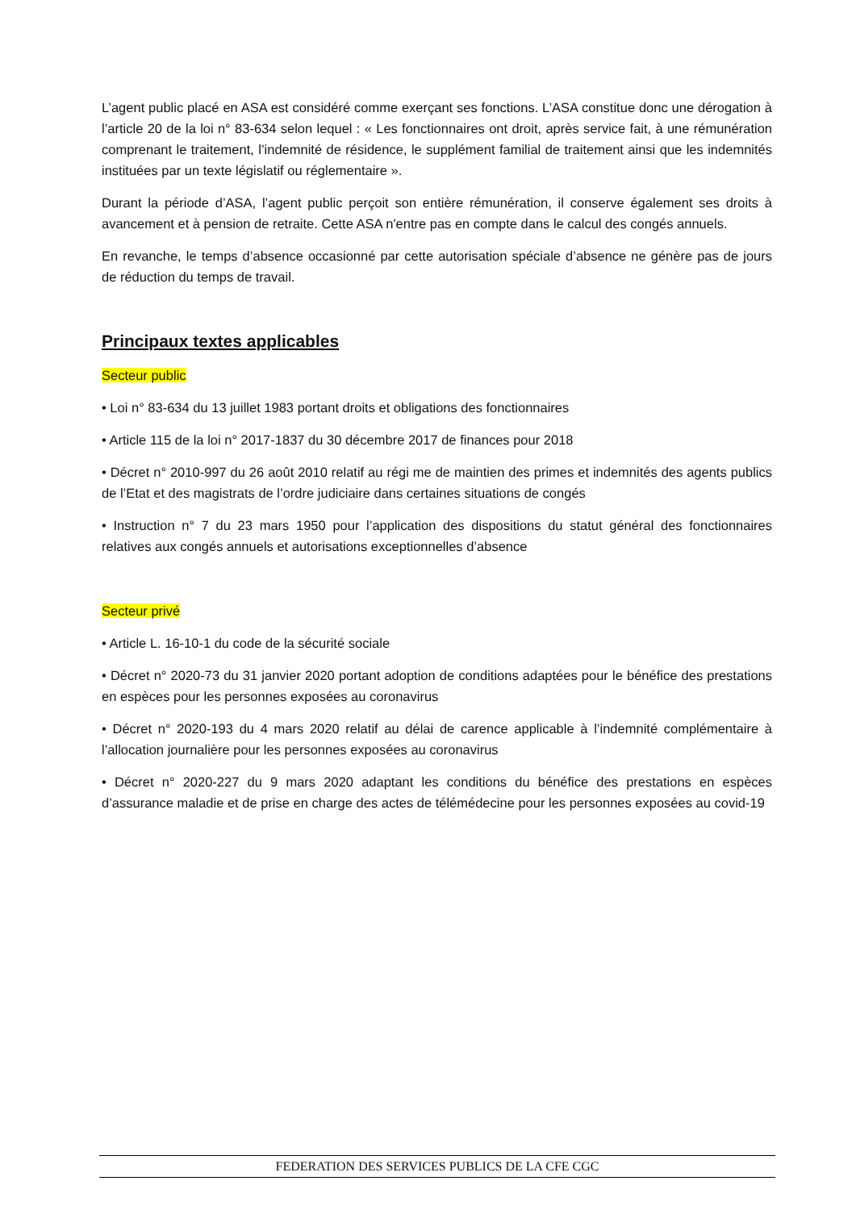L’agent public placé en ASA est considéré comme exerçant ses fonctions. L’ASA constitue donc une dérogation à l’article 20 de la loi n° 83-634 selon lequel : « Les fonctionnaires ont droit, après service fait, à une rémunération comprenant le traitement, l’indemnité de résidence, le supplément familial de traitement ainsi que les indemnités instituées par un texte législatif ou réglementaire ».
Durant la période d’ASA, l’agent public perçoit son entière rémunération, il conserve également ses droits à avancement et à pension de retraite. Cette ASA n'entre pas en compte dans le calcul des congés annuels.
En revanche, le temps d’absence occasionné par cette autorisation spéciale d’absence ne génère pas de jours de réduction du temps de travail.
Principaux textes applicables
Secteur public
• Loi n° 83-634 du 13 juillet 1983 portant droits et obligations des fonctionnaires
• Article 115 de la loi n° 2017-1837 du 30 décembre 2017 de finances pour 2018
• Décret n° 2010-997 du 26 août 2010 relatif au régi me de maintien des primes et indemnités des agents publics de l’Etat et des magistrats de l’ordre judiciaire dans certaines situations de congés
• Instruction n° 7 du 23 mars 1950 pour l’application des dispositions du statut général des fonctionnaires relatives aux congés annuels et autorisations exceptionnelles d’absence
Secteur privé
• Article L. 16-10-1 du code de la sécurité sociale
• Décret n° 2020-73 du 31 janvier 2020 portant adoption de conditions adaptées pour le bénéfice des prestations en espèces pour les personnes exposées au coronavirus
• Décret n° 2020-193 du 4 mars 2020 relatif au délai de carence applicable à l’indemnité complémentaire à l’allocation journalière pour les personnes exposées au coronavirus
• Décret n° 2020-227 du 9 mars 2020 adaptant les conditions du bénéfice des prestations en espèces d’assurance maladie et de prise en charge des actes de télémédecine pour les personnes exposées au covid-19
FEDERATION DES SERVICES PUBLICS DE LA CFE CGC